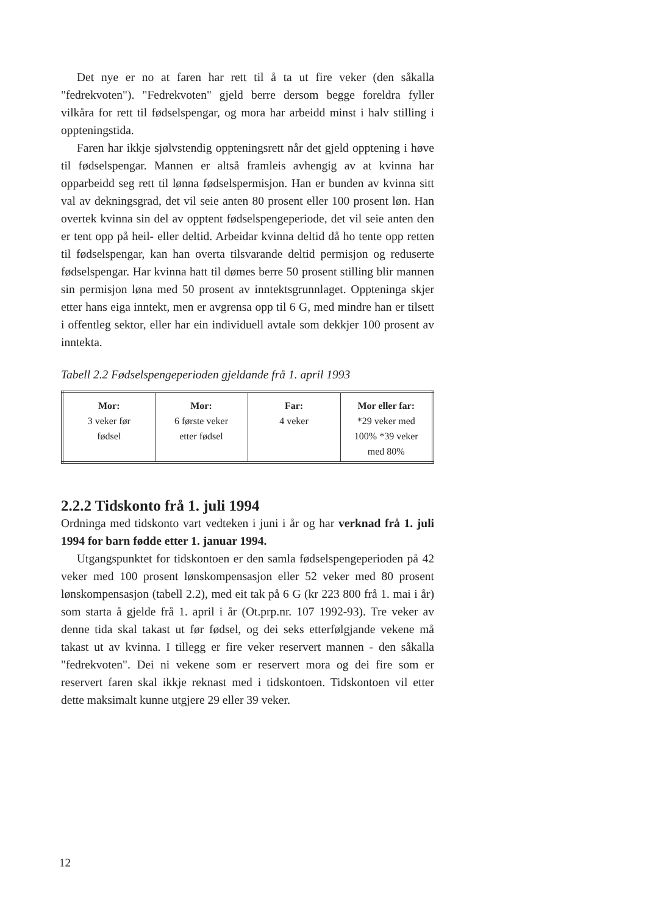Det nye er no at faren har rett til å ta ut fire veker (den såkalla "fedrekvoten"). "Fedrekvoten" gjeld berre dersom begge foreldra fyller vilkåra for rett til fødselspengar, og mora har arbeidd minst i halv stilling i oppteningstida.
Faren har ikkje sjølvstendig oppteningsrett når det gjeld opptening i høve til fødselspengar. Mannen er altså framleis avhengig av at kvinna har opparbeidd seg rett til lønna fødselspermisjon. Han er bunden av kvinna sitt val av dekningsgrad, det vil seie anten 80 prosent eller 100 prosent løn. Han overtek kvinna sin del av opptent fødselspengeperiode, det vil seie anten den er tent opp på heil- eller deltid. Arbeidar kvinna deltid då ho tente opp retten til fødselspengar, kan han overta tilsvarande deltid permisjon og reduserte fødselspengar. Har kvinna hatt til dømes berre 50 prosent stilling blir mannen sin permisjon løna med 50 prosent av inntektsgrunnlaget. Oppteninga skjer etter hans eiga inntekt, men er avgrensa opp til 6 G, med mindre han er tilsett i offentleg sektor, eller har ein individuell avtale som dekkjer 100 prosent av inntekta.
Tabell 2.2 Fødselspengeperioden gjeldande frå 1. april 1993
| Mor: 3 veker før fødsel | Mor: 6 første veker etter fødsel | Far: 4 veker | Mor eller far: *29 veker med 100% *39 veker med 80% |
2.2.2 Tidskonto frå 1. juli 1994
Ordninga med tidskonto vart vedteken i juni i år og har verknad frå 1. juli 1994 for barn fødde etter 1. januar 1994.
Utgangspunktet for tidskontoen er den samla fødselspengeperioden på 42 veker med 100 prosent lønskompensasjon eller 52 veker med 80 prosent lønskompensasjon (tabell 2.2), med eit tak på 6 G (kr 223 800 frå 1. mai i år) som starta å gjelde frå 1. april i år (Ot.prp.nr. 107 1992-93). Tre veker av denne tida skal takast ut før fødsel, og dei seks etterfølgjande vekene må takast ut av kvinna. I tillegg er fire veker reservert mannen - den såkalla "fedrekvoten". Dei ni vekene som er reservert mora og dei fire som er reservert faren skal ikkje reknast med i tidskontoen. Tidskontoen vil etter dette maksimalt kunne utgjere 29 eller 39 veker.
12